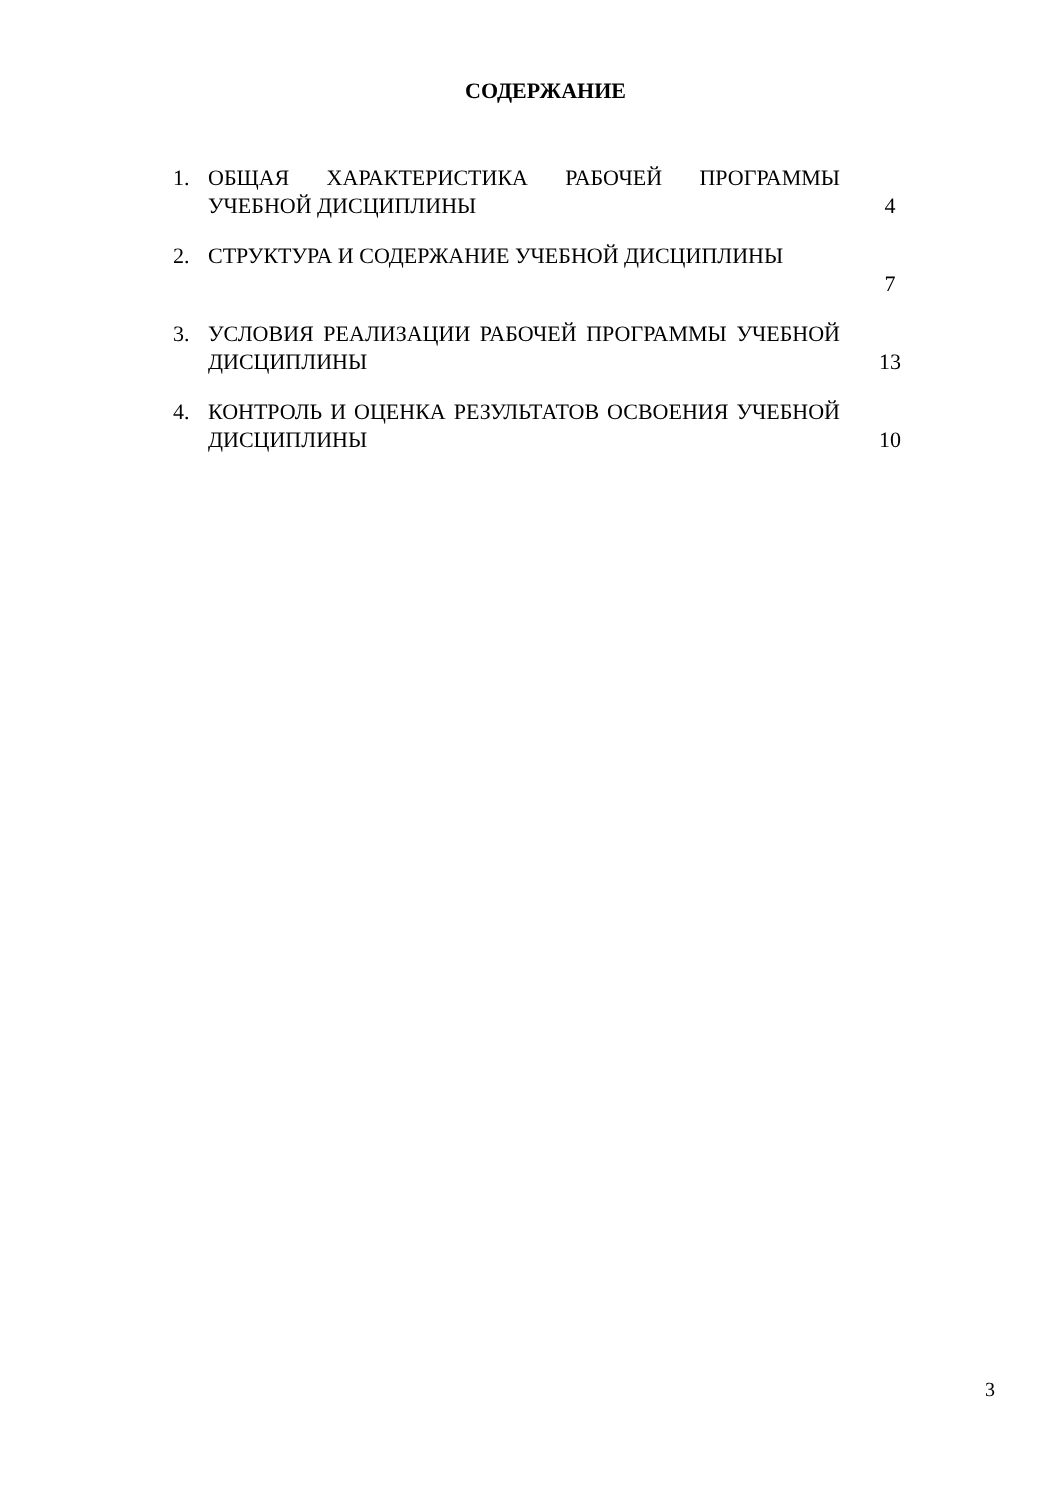СОДЕРЖАНИЕ
1. ОБЩАЯ ХАРАКТЕРИСТИКА РАБОЧЕЙ ПРОГРАММЫ УЧЕБНОЙ ДИСЦИПЛИНЫ
4
2. СТРУКТУРА И СОДЕРЖАНИЕ УЧЕБНОЙ ДИСЦИПЛИНЫ
7
3. УСЛОВИЯ РЕАЛИЗАЦИИ РАБОЧЕЙ ПРОГРАММЫ УЧЕБНОЙ ДИСЦИПЛИНЫ
13
4. КОНТРОЛЬ И ОЦЕНКА РЕЗУЛЬТАТОВ ОСВОЕНИЯ УЧЕБНОЙ ДИСЦИПЛИНЫ
10
3